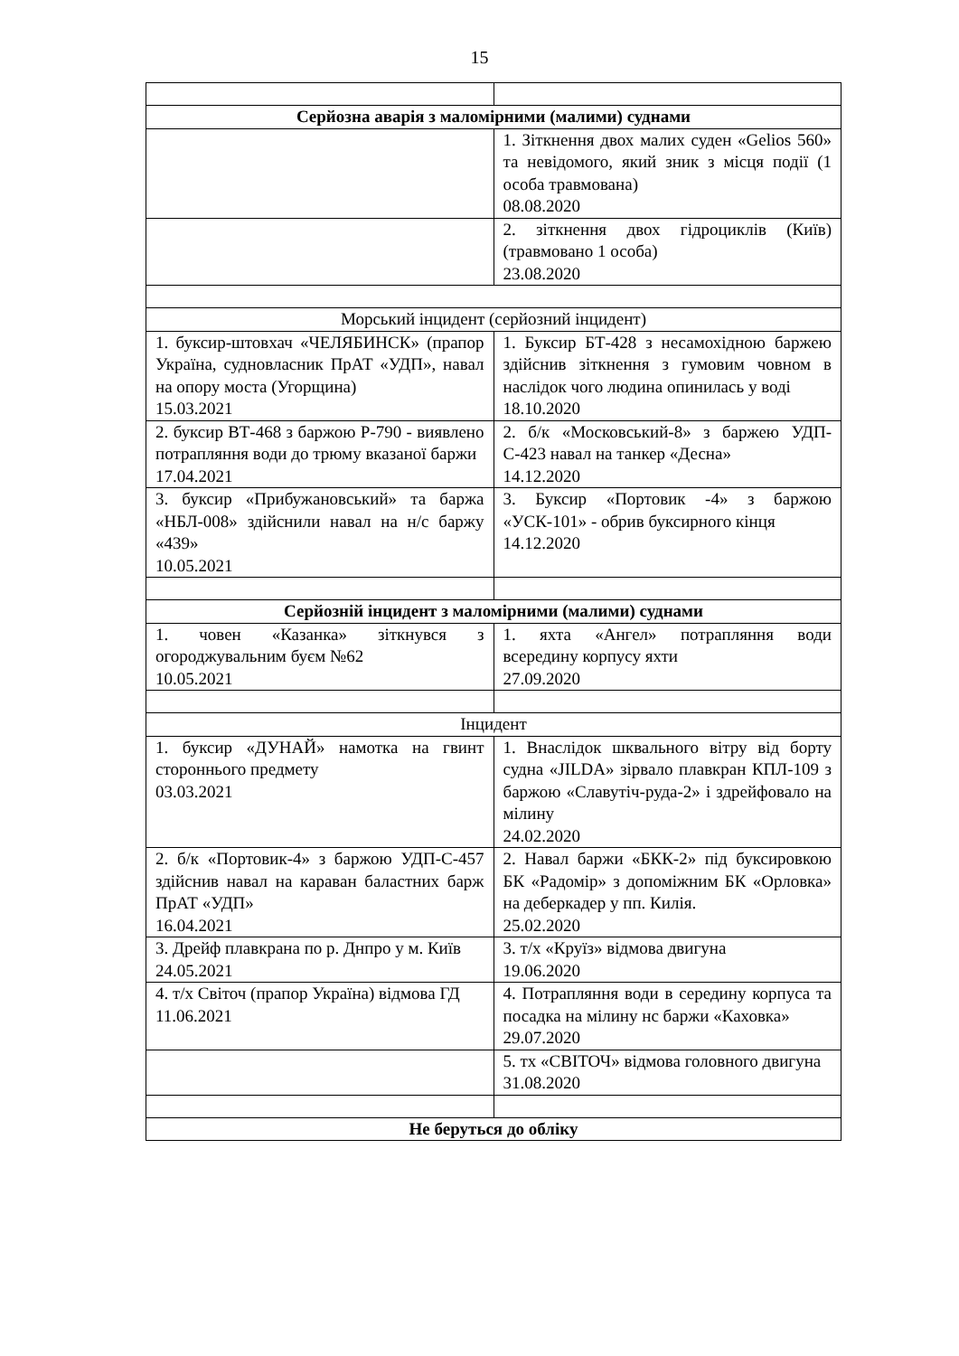15
| Серйозна аварія з маломірними (малими) суднами | |
| | 1. Зіткнення двох малих суден «Gelios 560» та невідомого, який зник з місця події (1 особа травмована) 08.08.2020 |
| | 2. зіткнення двох гідроциклів (Київ) (травмовано 1 особа) 23.08.2020 |
| Морський інцидент (серйозний інцидент) | |
| 1. буксир-штовхач «ЧЕЛЯБИНСК» (прапор Україна, судновласник ПрАТ «УДП», навал на опору моста (Угорщина) 15.03.2021 | 1. Буксир БТ-428 з несамохідною баржею здійснив зіткнення з гумовим човном в наслідок чого людина опинилась у воді 18.10.2020 |
| 2. буксир ВТ-468 з баржою Р-790 - виявлено потрапляння води до трюму вказаної баржи 17.04.2021 | 2. б/к «Московський-8» з баржею УДП-С-423 навал на танкер «Десна» 14.12.2020 |
| 3. буксир «Прибужановський» та баржа «НБЛ-008» здійснили навал на н/с баржу «439» 10.05.2021 | 3. Буксир «Портовик -4» з баржою «УСК-101» - обрив буксирного кінця 14.12.2020 |
| Серйозній інцидент з маломірними (малими) суднами | |
| 1. човен «Казанка» зіткнувся з огороджувальним буєм №62 10.05.2021 | 1. яхта «Ангел» потрапляння води всередину корпусу яхти 27.09.2020 |
| Інцидент | |
| 1. буксир «ДУНАЙ» намотка на гвинт стороннього предмету 03.03.2021 | 1. Внаслідок шквального вітру від борту судна «JILDA» зірвало плавкран КПЛ-109 з баржою «Славутіч-руда-2» і здрейфовало на мілину 24.02.2020 |
| 2. б/к «Портовик-4» з баржою УДП-С-457 здійснив навал на караван баластних барж ПрАТ «УДП» 16.04.2021 | 2. Навал баржи «БКК-2» під буксировкою БК «Радомір» з допоміжним БК «Орловка» на деберкадер у пп. Килія. 25.02.2020 |
| 3. Дрейф плавкрана по р. Днпро у м. Київ 24.05.2021 | 3. т/х «Круїз» відмова двигуна 19.06.2020 |
| 4. т/х Світоч (прапор Україна) відмова ГД 11.06.2021 | 4. Потрапляння води в середину корпуса та посадка на мілину нс баржи «Каховка» 29.07.2020 |
| | 5. тх «СВІТОЧ» відмова головного двигуна 31.08.2020 |
| Не беруться до обліку | |